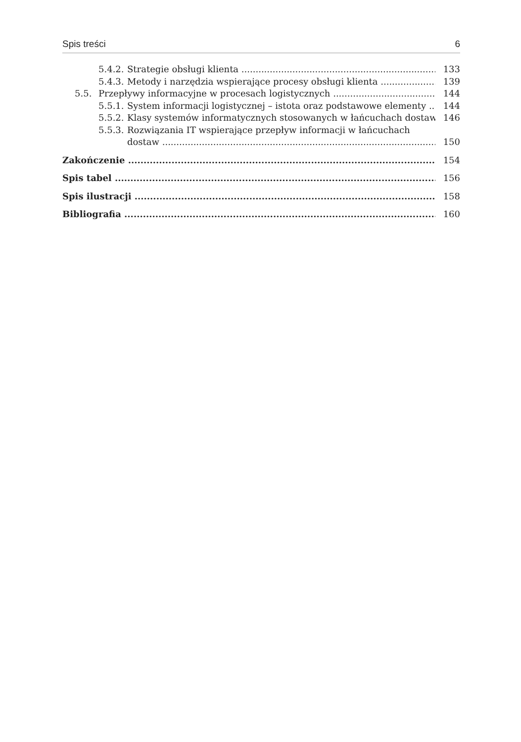Spis treści 6
5.4.2. Strategie obsługi klienta 133
5.4.3. Metody i narzędzia wspierające procesy obsługi klienta 139
5.5. Przepływy informacyjne w procesach logistycznych 144
5.5.1. System informacji logistycznej – istota oraz podstawowe elementy 144
5.5.2. Klasy systemów informatycznych stosowanych w łańcuchach dostaw 146
5.5.3. Rozwiązania IT wspierające przepływ informacji w łańcuchach
dostaw 150
Zakończenie 154
Spis tabel 156
Spis ilustracji 158
Bibliografia 160